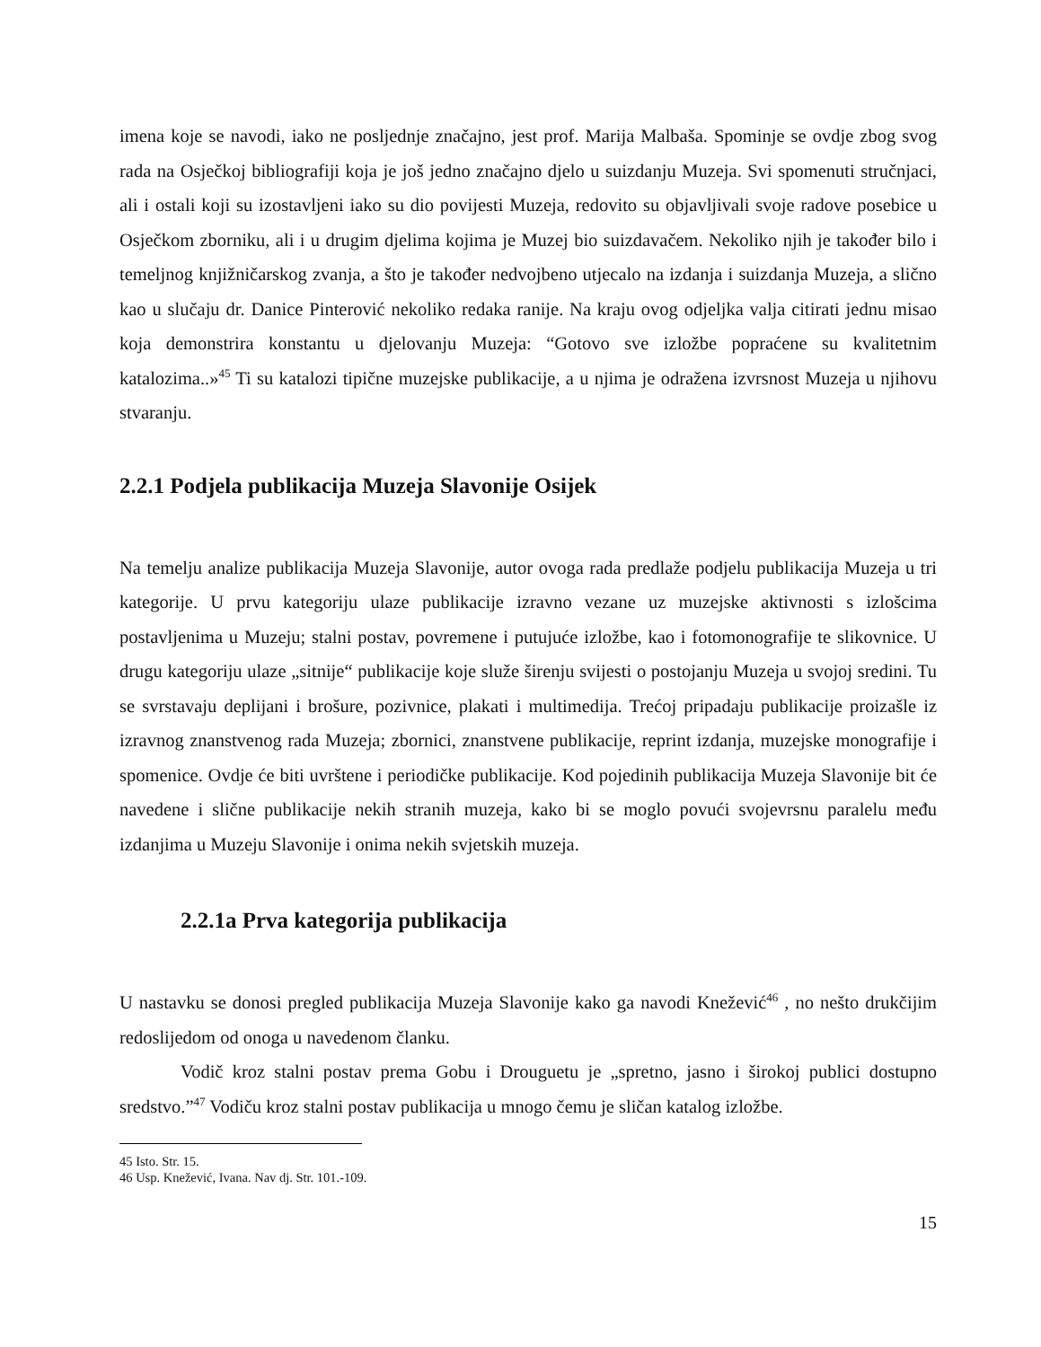imena koje se navodi, iako ne posljednje značajno, jest prof. Marija Malbaša. Spominje se ovdje zbog svog rada na Osječkoj bibliografiji koja je još jedno značajno djelo u suizdanju Muzeja. Svi spomenuti stručnjaci, ali i ostali koji su izostavljeni iako su dio povijesti Muzeja, redovito su objavljivali svoje radove posebice u Osječkom zborniku, ali i u drugim djelima kojima je Muzej bio suizdavačem. Nekoliko njih je također bilo i temeljnog knjižničarskog zvanja, a što je također nedvojbeno utjecalo na izdanja i suizdanja Muzeja, a slično kao u slučaju dr. Danice Pinterović nekoliko redaka ranije. Na kraju ovog odjeljka valja citirati jednu misao koja demonstrira konstantu u djelovanju Muzeja: “Gotovo sve izložbe popraćene su kvalitetnim katalozima..»<sup>45</sup> Ti su katalozi tipične muzejske publikacije, a u njima je odražena izvrsnost Muzeja u njihovu stvaranju.
2.2.1 Podjela publikacija Muzeja Slavonije Osijek
Na temelju analize publikacija Muzeja Slavonije, autor ovoga rada predlaže podjelu publikacija Muzeja u tri kategorije. U prvu kategoriju ulaze publikacije izravno vezane uz muzejske aktivnosti s izlošcima postavljenima u Muzeju; stalni postav, povremene i putujuće izložbe, kao i fotomonografije te slikovnice. U drugu kategoriju ulaze „sitnije“ publikacije koje služe širenju svijesti o postojanju Muzeja u svojoj sredini. Tu se svrstavaju deplijani i brošure, pozivnice, plakati i multimedija. Trećoj pripadaju publikacije proizašle iz izravnog znanstvenog rada Muzeja; zbornici, znanstvene publikacije, reprint izdanja, muzejske monografije i spomenice. Ovdje će biti uvrštene i periodičke publikacije. Kod pojedinih publikacija Muzeja Slavonije bit će navedene i slične publikacije nekih stranih muzeja, kako bi se moglo povući svojevrsnu paralelu među izdanjima u Muzeju Slavonije i onima nekih svjetskih muzeja.
2.2.1a Prva kategorija publikacija
U nastavku se donosi pregled publikacija Muzeja Slavonije kako ga navodi Knežević<sup>46</sup> , no nešto drukčijim redoslijedom od onoga u navedenom članku.
Vodič kroz stalni postav prema Gobu i Drouguetu je „spretno, jasno i širokoj publici dostupno sredstvo.”<sup>47</sup> Vodiču kroz stalni postav publikacija u mnogo čemu je sličan katalog izložbe.
45 Isto. Str. 15.
46 Usp. Knežević, Ivana. Nav dj. Str. 101.-109.
15